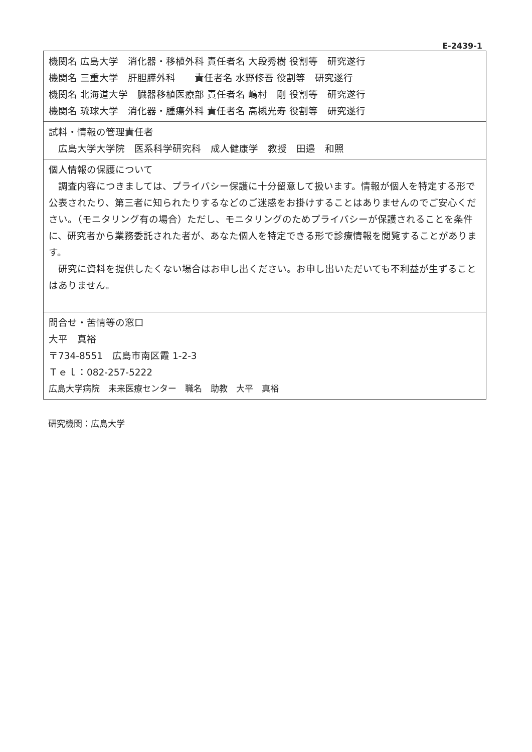E-2439-1
| 機関名 広島大学 消化器・移植外科 責任者名 大段秀樹 役割等 研究遂行 機関名 三重大学 肝胆膵外科 責任者名 水野修吾 役割等 研究遂行 機関名 北海道大学 臓器移植医療部 責任者名 嶋村 剛 役割等 研究遂行 機関名 琉球大学 消化器・腫瘍外科 責任者名 高槻光寿 役割等 研究遂行 |
| 試料・情報の管理責任者 広島大学大学院 医系科学研究科 成人健康学 教授 田邉 和照 |
| 個人情報の保護について 調査内容につきましては、プライバシー保護に十分留意して扱います。情報が個人を特定する形で公表されたり、第三者に知られたりするなどのご迷惑をお掛けすることはありませんのでご安心ください。（モニタリング有の場合）ただし、モニタリングのためプライバシーが保護されることを条件に、研究者から業務委託された者が、あなた個人を特定できる形で診療情報を閲覧することがあります。 研究に資料を提供したくない場合はお申し出ください。お申し出いただいても不利益が生ずることはありません。 |
| 問合せ・苦情等の窓口 大平 真裕 〒734-8551 広島市南区霞 1-2-3 Ｔｅｌ：082-257-5222 広島大学病院 未来医療センター 職名 助教 大平 真裕 |
研究機関：広島大学